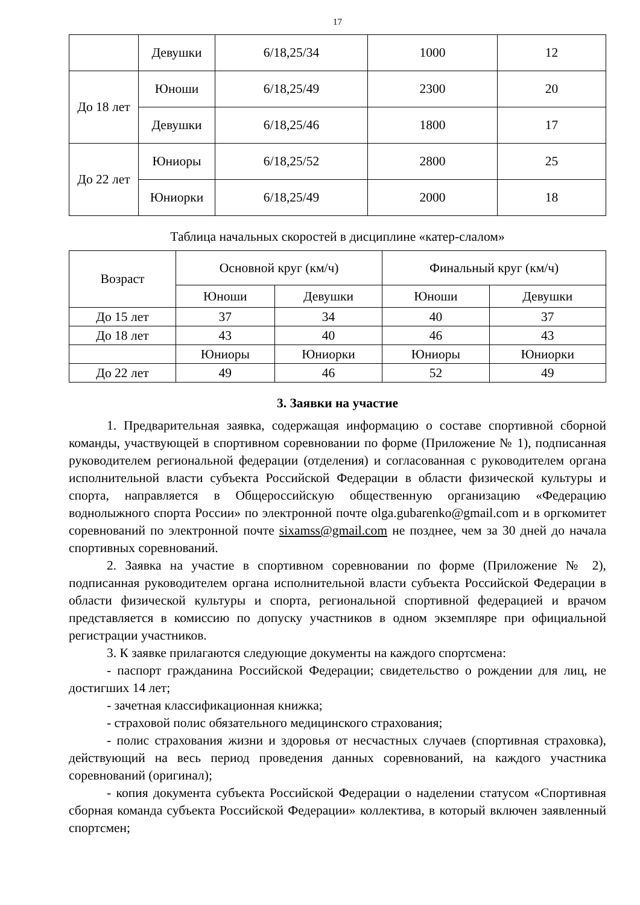17
| | Девушки | 6/18,25/34 | 1000 | 12 |
| До 18 лет | Юноши | 6/18,25/49 | 2300 | 20 |
| | Девушки | 6/18,25/46 | 1800 | 17 |
| До 22 лет | Юниоры | 6/18,25/52 | 2800 | 25 |
| | Юниорки | 6/18,25/49 | 2000 | 18 |
Таблица начальных скоростей в дисциплине «катер-слалом»
| Возраст | Основной круг (км/ч) | | Финальный круг (км/ч) | |
| --- | --- | --- | --- | --- |
| | Юноши | Девушки | Юноши | Девушки |
| До 15 лет | 37 | 34 | 40 | 37 |
| До 18 лет | 43 | 40 | 46 | 43 |
| | Юниоры | Юниорки | Юниоры | Юниорки |
| До 22 лет | 49 | 46 | 52 | 49 |
3. Заявки на участие
1. Предварительная заявка, содержащая информацию о составе спортивной сборной команды, участвующей в спортивном соревновании по форме (Приложение № 1), подписанная руководителем региональной федерации (отделения) и согласованная с руководителем органа исполнительной власти субъекта Российской Федерации в области физической культуры и спорта, направляется в Общероссийскую общественную организацию «Федерацию воднолыжного спорта России» по электронной почте olga.gubarenko@gmail.com и в оргкомитет соревнований по электронной почте sixamss@gmail.com не позднее, чем за 30 дней до начала спортивных соревнований.
2. Заявка на участие в спортивном соревновании по форме (Приложение № 2), подписанная руководителем органа исполнительной власти субъекта Российской Федерации в области физической культуры и спорта, региональной спортивной федерацией и врачом представляется в комиссию по допуску участников в одном экземпляре при официальной регистрации участников.
3. К заявке прилагаются следующие документы на каждого спортсмена:
- паспорт гражданина Российской Федерации; свидетельство о рождении для лиц, не достигших 14 лет;
- зачетная классификационная книжка;
- страховой полис обязательного медицинского страхования;
- полис страхования жизни и здоровья от несчастных случаев (спортивная страховка), действующий на весь период проведения данных соревнований, на каждого участника соревнований (оригинал);
- копия документа субъекта Российской Федерации о наделении статусом «Спортивная сборная команда субъекта Российской Федерации» коллектива, в который включен заявленный спортсмен;